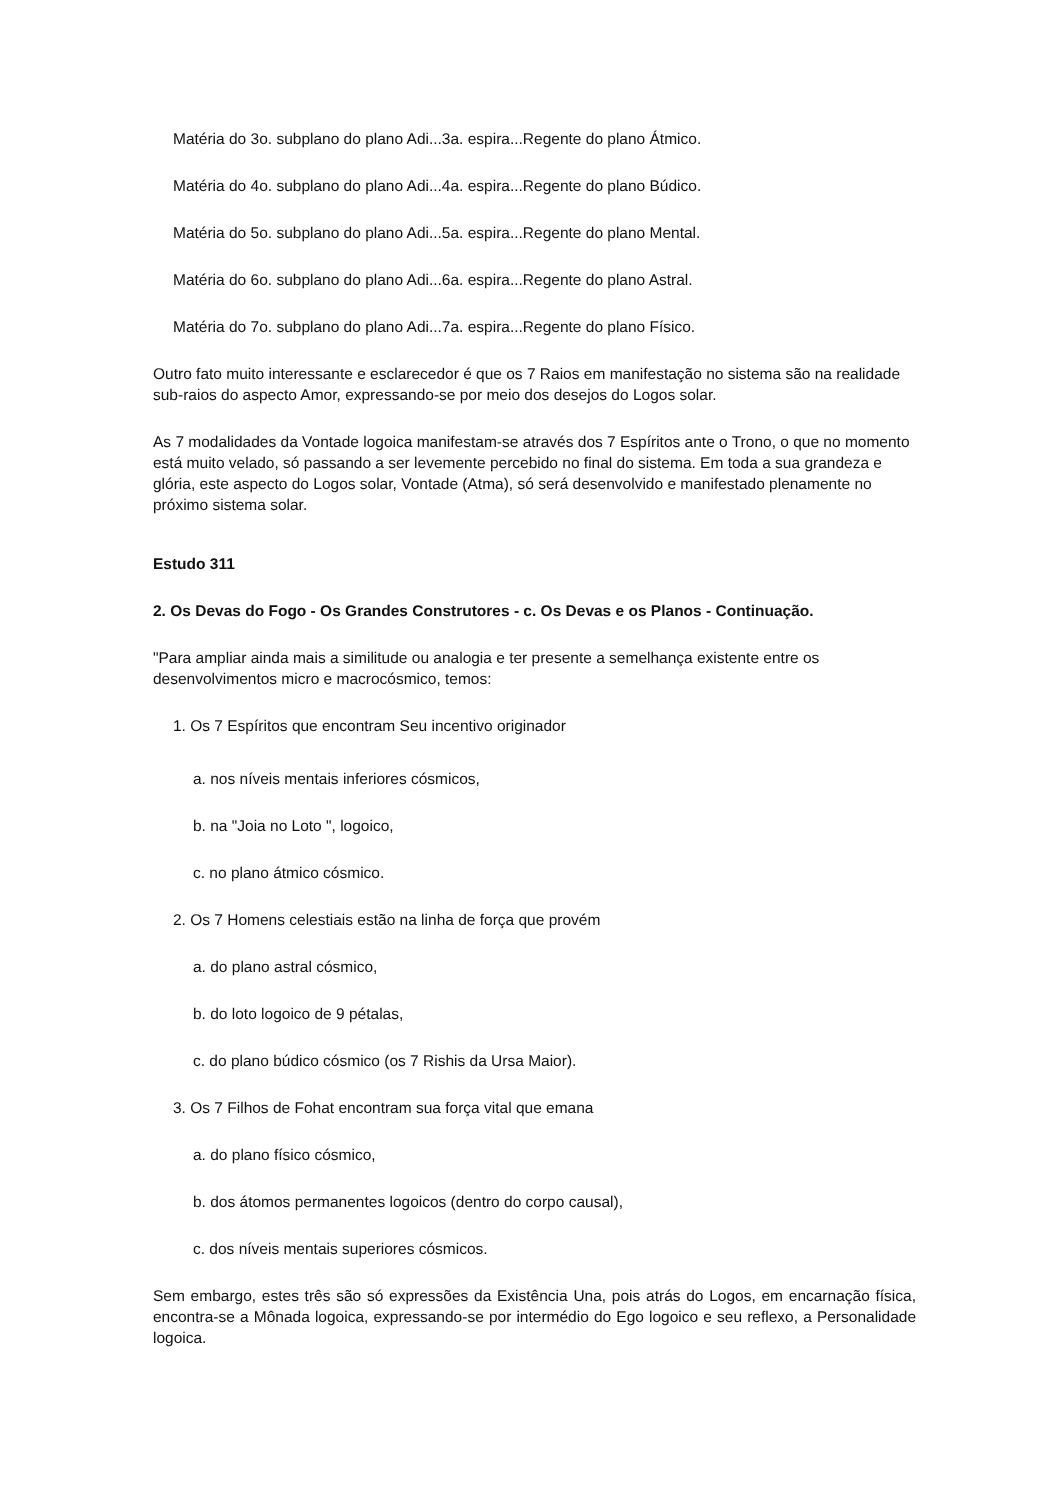Matéria do 3o. subplano do plano Adi...3a. espira...Regente do plano Átmico.
Matéria do 4o. subplano do plano Adi...4a. espira...Regente do plano Búdico.
Matéria do 5o. subplano do plano Adi...5a. espira...Regente do plano Mental.
Matéria do 6o. subplano do plano Adi...6a. espira...Regente do plano Astral.
Matéria do 7o. subplano do plano Adi...7a. espira...Regente do plano Físico.
Outro fato muito interessante e esclarecedor é que os 7 Raios em manifestação no sistema são na realidade sub-raios do aspecto Amor, expressando-se por meio dos desejos do Logos solar.
As 7 modalidades da Vontade logoica manifestam-se através dos 7 Espíritos ante o Trono, o que no momento está muito velado, só passando a ser levemente percebido no final do sistema. Em toda a sua grandeza e glória, este aspecto do Logos solar, Vontade (Atma), só será desenvolvido e manifestado plenamente no próximo sistema solar.
Estudo 311
2. Os Devas do Fogo - Os Grandes Construtores - c. Os Devas e os Planos - Continuação.
"Para ampliar ainda mais a similitude ou analogia e ter presente a semelhança existente entre os desenvolvimentos micro e macrocósmico, temos:
1. Os 7 Espíritos que encontram Seu incentivo originador
a. nos níveis mentais inferiores cósmicos,
b. na "Joia no Loto ", logoico,
c. no plano átmico cósmico.
2. Os 7 Homens celestiais estão na linha de força que provém
a. do plano astral cósmico,
b. do loto logoico de 9 pétalas,
c. do plano búdico cósmico (os 7 Rishis da Ursa Maior).
3. Os 7 Filhos de Fohat encontram sua força vital que emana
a. do plano físico cósmico,
b. dos átomos permanentes logoicos (dentro do corpo causal),
c. dos níveis mentais superiores cósmicos.
Sem embargo, estes três são só expressões da Existência Una, pois atrás do Logos, em encarnação física, encontra-se a Mônada logoica, expressando-se por intermédio do Ego logoico e seu reflexo, a Personalidade logoica.